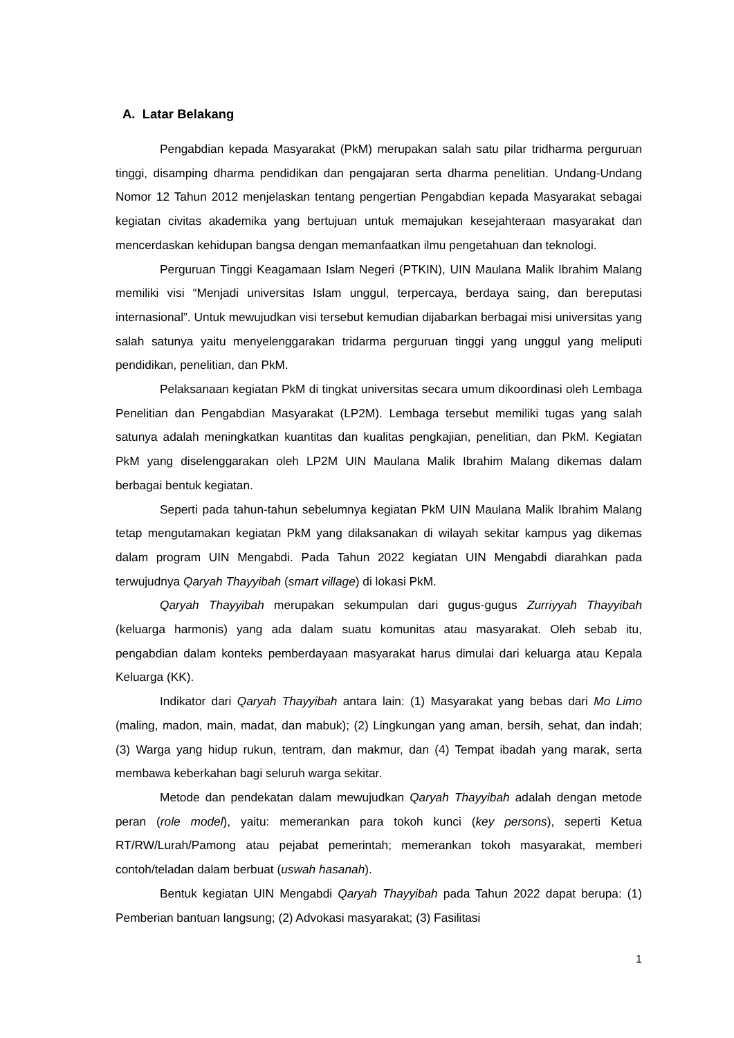A. Latar Belakang
Pengabdian kepada Masyarakat (PkM) merupakan salah satu pilar tridharma perguruan tinggi, disamping dharma pendidikan dan pengajaran serta dharma penelitian. Undang-Undang Nomor 12 Tahun 2012 menjelaskan tentang pengertian Pengabdian kepada Masyarakat sebagai kegiatan civitas akademika yang bertujuan untuk memajukan kesejahteraan masyarakat dan mencerdaskan kehidupan bangsa dengan memanfaatkan ilmu pengetahuan dan teknologi.
Perguruan Tinggi Keagamaan Islam Negeri (PTKIN), UIN Maulana Malik Ibrahim Malang memiliki visi “Menjadi universitas Islam unggul, terpercaya, berdaya saing, dan bereputasi internasional”. Untuk mewujudkan visi tersebut kemudian dijabarkan berbagai misi universitas yang salah satunya yaitu menyelenggarakan tridarma perguruan tinggi yang unggul yang meliputi pendidikan, penelitian, dan PkM.
Pelaksanaan kegiatan PkM di tingkat universitas secara umum dikoordinasi oleh Lembaga Penelitian dan Pengabdian Masyarakat (LP2M). Lembaga tersebut memiliki tugas yang salah satunya adalah meningkatkan kuantitas dan kualitas pengkajian, penelitian, dan PkM. Kegiatan PkM yang diselenggarakan oleh LP2M UIN Maulana Malik Ibrahim Malang dikemas dalam berbagai bentuk kegiatan.
Seperti pada tahun-tahun sebelumnya kegiatan PkM UIN Maulana Malik Ibrahim Malang tetap mengutamakan kegiatan PkM yang dilaksanakan di wilayah sekitar kampus yag dikemas dalam program UIN Mengabdi. Pada Tahun 2022 kegiatan UIN Mengabdi diarahkan pada terwujudnya Qaryah Thayyibah (smart village) di lokasi PkM.
Qaryah Thayyibah merupakan sekumpulan dari gugus-gugus Zurriyyah Thayyibah (keluarga harmonis) yang ada dalam suatu komunitas atau masyarakat. Oleh sebab itu, pengabdian dalam konteks pemberdayaan masyarakat harus dimulai dari keluarga atau Kepala Keluarga (KK).
Indikator dari Qaryah Thayyibah antara lain: (1) Masyarakat yang bebas dari Mo Limo (maling, madon, main, madat, dan mabuk); (2) Lingkungan yang aman, bersih, sehat, dan indah; (3) Warga yang hidup rukun, tentram, dan makmur, dan (4) Tempat ibadah yang marak, serta membawa keberkahan bagi seluruh warga sekitar.
Metode dan pendekatan dalam mewujudkan Qaryah Thayyibah adalah dengan metode peran (role model), yaitu: memerankan para tokoh kunci (key persons), seperti Ketua RT/RW/Lurah/Pamong atau pejabat pemerintah; memerankan tokoh masyarakat, memberi contoh/teladan dalam berbuat (uswah hasanah).
Bentuk kegiatan UIN Mengabdi Qaryah Thayyibah pada Tahun 2022 dapat berupa: (1) Pemberian bantuan langsung; (2) Advokasi masyarakat; (3) Fasilitasi
1